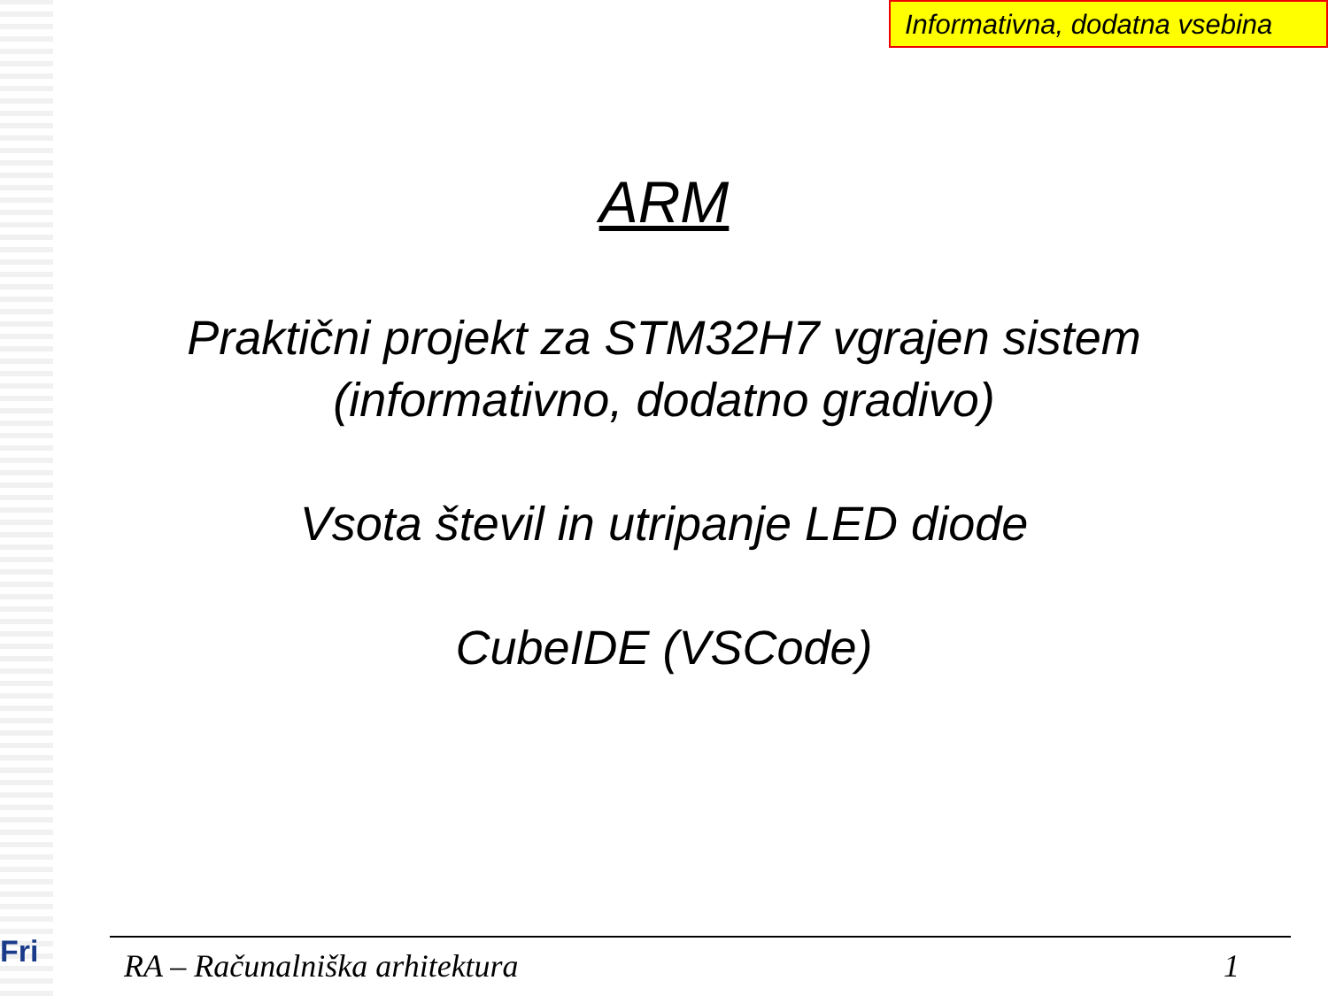Fri
Informativna, dodatna vsebina
ARM
Praktični projekt za STM32H7 vgrajen sistem
(informativno, dodatno gradivo)
Vsota števil in utripanje LED diode
CubeIDE (VSCode)
RA – Računalniška arhitektura 1